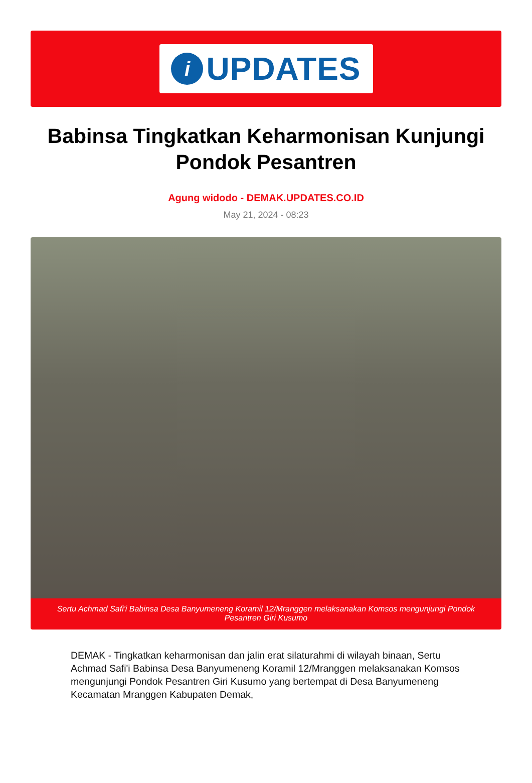i
UPDATES
Babinsa Tingkatkan Keharmonisan Kunjungi Pondok Pesantren
Agung widodo - DEMAK.UPDATES.CO.ID
May 21, 2024 - 08:23
Sertu Achmad Safi'i Babinsa Desa Banyumeneng Koramil 12/Mranggen melaksanakan Komsos mengunjungi Pondok Pesantren Giri Kusumo
DEMAK - Tingkatkan keharmonisan dan jalin erat silaturahmi di wilayah binaan, Sertu Achmad Safi'i Babinsa Desa Banyumeneng Koramil 12/Mranggen melaksanakan Komsos mengunjungi Pondok Pesantren Giri Kusumo yang bertempat di Desa Banyumeneng Kecamatan Mranggen Kabupaten Demak,